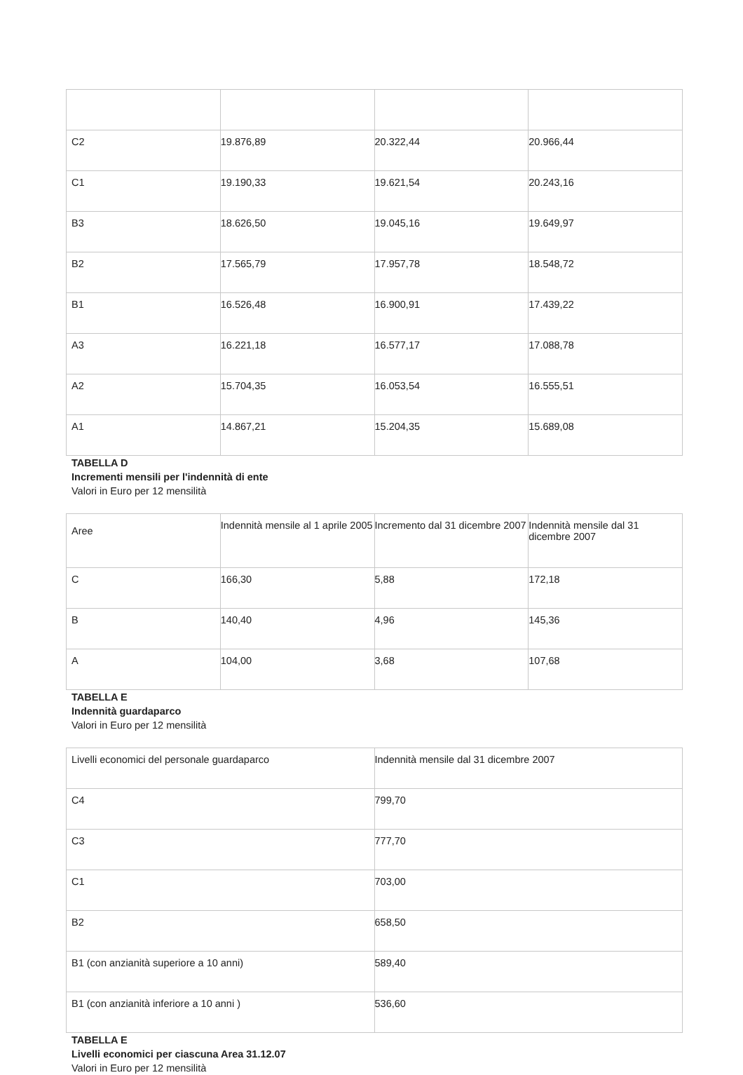| C2 | 19.876,89 | 20.322,44 | 20.966,44 |
| C1 | 19.190,33 | 19.621,54 | 20.243,16 |
| B3 | 18.626,50 | 19.045,16 | 19.649,97 |
| B2 | 17.565,79 | 17.957,78 | 18.548,72 |
| B1 | 16.526,48 | 16.900,91 | 17.439,22 |
| A3 | 16.221,18 | 16.577,17 | 17.088,78 |
| A2 | 15.704,35 | 16.053,54 | 16.555,51 |
| A1 | 14.867,21 | 15.204,35 | 15.689,08 |
TABELLA D
Incrementi mensili per l'indennità di ente
Valori in Euro per 12 mensilità
| Aree | Indennità mensile al 1 aprile 2005 | Incremento dal 31 dicembre 2007 | Indennità mensile dal 31 dicembre 2007 |
| C | 166,30 | 5,88 | 172,18 |
| B | 140,40 | 4,96 | 145,36 |
| A | 104,00 | 3,68 | 107,68 |
TABELLA E
Indennità guardaparco
Valori in Euro per 12 mensilità
| Livelli economici del personale guardaparco | Indennità mensile dal 31 dicembre 2007 |
| C4 | 799,70 |
| C3 | 777,70 |
| C1 | 703,00 |
| B2 | 658,50 |
| B1 (con anzianità superiore a 10 anni) | 589,40 |
| B1 (con anzianità inferiore a 10 anni ) | 536,60 |
TABELLA E
Livelli economici per ciascuna Area 31.12.07
Valori in Euro per 12 mensilità